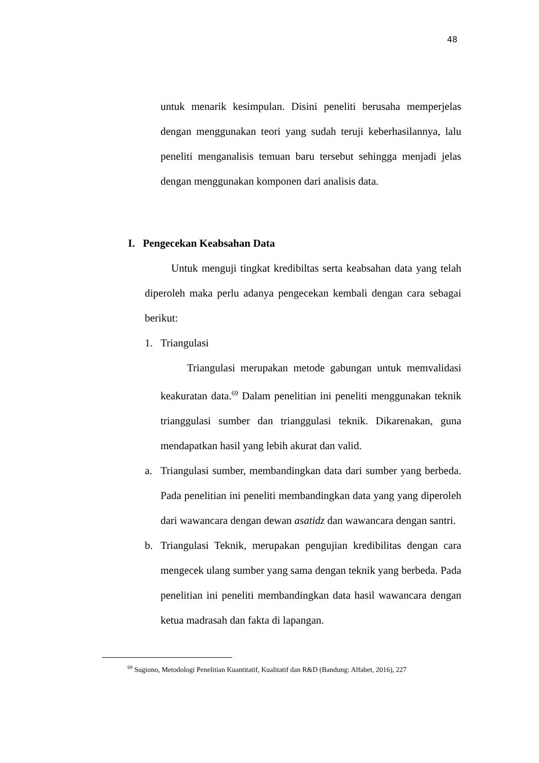48
untuk menarik kesimpulan. Disini peneliti berusaha memperjelas dengan menggunakan teori yang sudah teruji keberhasilannya, lalu peneliti menganalisis temuan baru tersebut sehingga menjadi jelas dengan menggunakan komponen dari analisis data.
I. Pengecekan Keabsahan Data
Untuk menguji tingkat kredibiltas serta keabsahan data yang telah diperoleh maka perlu adanya pengecekan kembali dengan cara sebagai berikut:
1.
Triangulasi
Triangulasi merupakan metode gabungan untuk memvalidasi keakuratan data.<sup>69</sup> Dalam penelitian ini peneliti menggunakan teknik trianggulasi sumber dan trianggulasi teknik. Dikarenakan, guna mendapatkan hasil yang lebih akurat dan valid.
a.
Triangulasi sumber, membandingkan data dari sumber yang berbeda. Pada penelitian ini peneliti membandingkan data yang yang diperoleh dari wawancara dengan dewan asatidz dan wawancara dengan santri.
b.
Triangulasi Teknik, merupakan pengujian kredibilitas dengan cara mengecek ulang sumber yang sama dengan teknik yang berbeda. Pada penelitian ini peneliti membandingkan data hasil wawancara dengan ketua madrasah dan fakta di lapangan.
<sup>69</sup> Sugiono, Metodologi Penelitian Kuantitatif, Kualitatif dan R&D (Bandung: Alfabet, 2016), 227